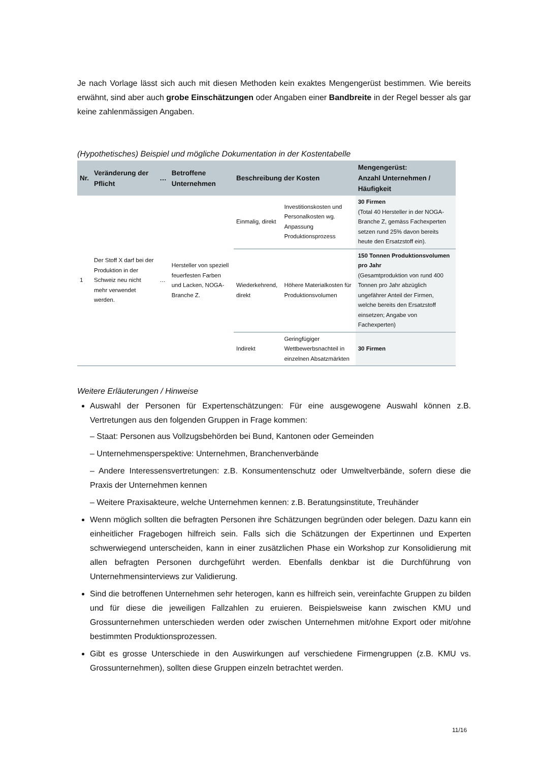Je nach Vorlage lässt sich auch mit diesen Methoden kein exaktes Mengengerüst bestimmen. Wie bereits erwähnt, sind aber auch grobe Einschätzungen oder Angaben einer Bandbreite in der Regel besser als gar keine zahlenmässigen Angaben.
(Hypothetisches) Beispiel und mögliche Dokumentation in der Kostentabelle
| Nr. | Veränderung der Pflicht | … | Betroffene Unternehmen | Beschreibung der Kosten | | Mengengerüst: Anzahl Unternehmen / Häufigkeit |
| --- | --- | --- | --- | --- | --- | --- |
| 1 | Der Stoff X darf bei der Produktion in der Schweiz neu nicht mehr verwendet werden. | … | Hersteller von speziell feuerfesten Farben und Lacken, NOGA-Branche Z. | Einmalig, direkt | Investitionskosten und Personalkosten wg. Anpassung Produktionsprozess | 30 Firmen (Total 40 Hersteller in der NOGA-Branche Z, gemäss Fachexperten setzen rund 25% davon bereits heute den Ersatzstoff ein). |
| | | | | Wiederkehrend, direkt | Höhere Materialkosten für Produktionsvolumen | 150 Tonnen Produktionsvolumen pro Jahr (Gesamtproduktion von rund 400 Tonnen pro Jahr abzüglich ungefährer Anteil der Firmen, welche bereits den Ersatzstoff einsetzen; Angabe von Fachexperten) |
| | | | | Indirekt | Geringfügiger Wettbewerbsnachteil in einzelnen Absatzmärkten | 30 Firmen |
Weitere Erläuterungen / Hinweise
Auswahl der Personen für Expertenschätzungen: Für eine ausgewogene Auswahl können z.B. Vertretungen aus den folgenden Gruppen in Frage kommen:
– Staat: Personen aus Vollzugsbehörden bei Bund, Kantonen oder Gemeinden
– Unternehmensperspektive: Unternehmen, Branchenverbände
– Andere Interessensvertretungen: z.B. Konsumentenschutz oder Umweltverbände, sofern diese die Praxis der Unternehmen kennen
– Weitere Praxisakteure, welche Unternehmen kennen: z.B. Beratungsinstitute, Treuhänder
Wenn möglich sollten die befragten Personen ihre Schätzungen begründen oder belegen. Dazu kann ein einheitlicher Fragebogen hilfreich sein. Falls sich die Schätzungen der Expertinnen und Experten schwerwiegend unterscheiden, kann in einer zusätzlichen Phase ein Workshop zur Konsolidierung mit allen befragten Personen durchgeführt werden. Ebenfalls denkbar ist die Durchführung von Unternehmensinterviews zur Validierung.
Sind die betroffenen Unternehmen sehr heterogen, kann es hilfreich sein, vereinfachte Gruppen zu bilden und für diese die jeweiligen Fallzahlen zu eruieren. Beispielsweise kann zwischen KMU und Grossunternehmen unterschieden werden oder zwischen Unternehmen mit/ohne Export oder mit/ohne bestimmten Produktionsprozessen.
Gibt es grosse Unterschiede in den Auswirkungen auf verschiedene Firmengruppen (z.B. KMU vs. Grossunternehmen), sollten diese Gruppen einzeln betrachtet werden.
11/16